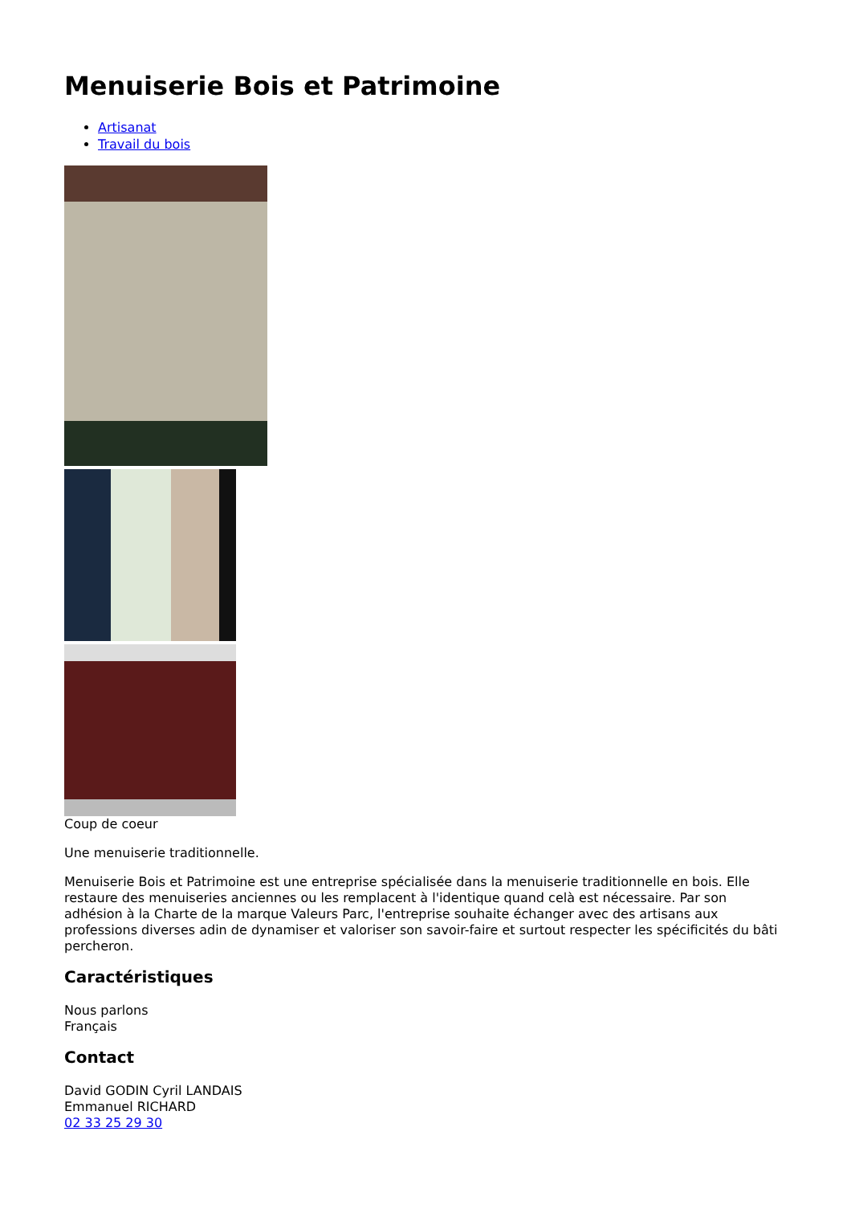Menuiserie Bois et Patrimoine
Artisanat
Travail du bois
Coup de coeur
Une menuiserie traditionnelle.
Menuiserie Bois et Patrimoine est une entreprise spécialisée dans la menuiserie traditionnelle en bois. Elle restaure des menuiseries anciennes ou les remplacent à l'identique quand celà est nécessaire. Par son adhésion à la Charte de la marque Valeurs Parc, l'entreprise souhaite échanger avec des artisans aux professions diverses adin de dynamiser et valoriser son savoir-faire et surtout respecter les spécificités du bâti percheron.
Caractéristiques
Nous parlons
Français
Contact
David GODIN Cyril LANDAIS
Emmanuel RICHARD
02 33 25 29 30